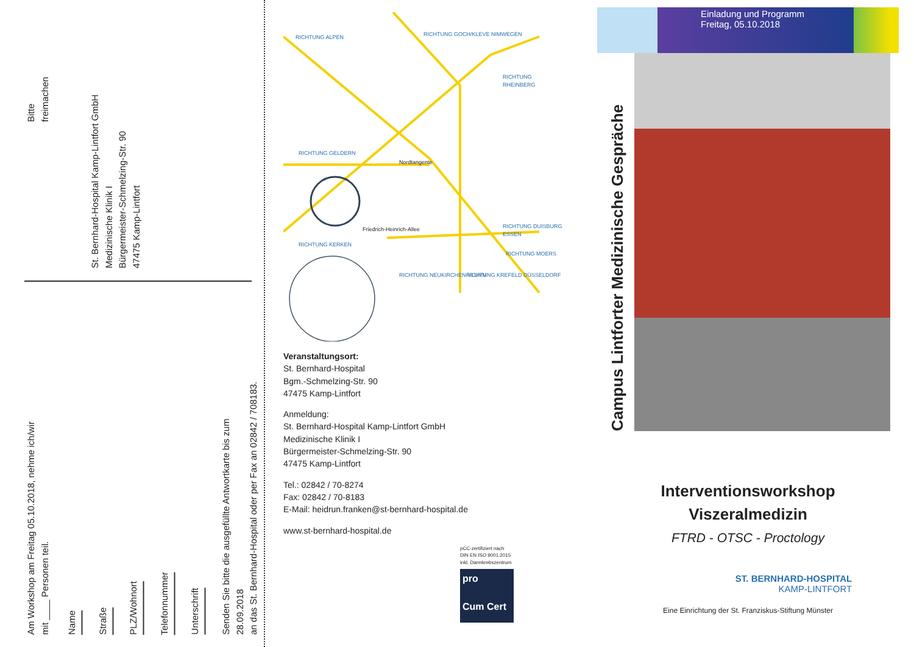Bitte
freimachen
St. Bernhard-Hospital Kamp-Lintfort GmbH
Medizinische Klinik I
Bürgermeister-Schmelzing-Str. 90
47475 Kamp-Lintfort
Am Workshop am Freitag 05.10.2018, nehme ich/wir
mit ____ Personen teil.
Name
Straße
PLZ/Wohnort
Telefonnummer
Unterschrift
Senden Sie bitte die ausgefüllte Antwortkarte bis zum 28.09.2018
an das St. Bernhard-Hospital oder per Fax an 02842 / 708183.
RICHTUNG ALPEN RICHTUNG GOCH/KLEVE NIMWEGEN
RICHTUNG RHEINBERG
RICHTUNG GELDERN
Nordtangente
Friedrich-Heinrich-Allee RICHTUNG DUISBURG ESSEN
RICHTUNG KERKEN
RICHTUNG MOERS
RICHTUNG NEUKIRCHEN-VLUYN RICHTUNG KREFELD DÜSSELDORF
Veranstaltungsort:
St. Bernhard-Hospital
Bgm.-Schmelzing-Str. 90
47475 Kamp-Lintfort
Anmeldung:
St. Bernhard-Hospital Kamp-Lintfort GmbH
Medizinische Klinik I
Bürgermeister-Schmelzing-Str. 90
47475 Kamp-Lintfort
Tel.: 02842 / 70-8274
Fax: 02842 / 70-8183
E-Mail: heidrun.franken@st-bernhard-hospital.de
www.st-bernhard-hospital.de
pCC-zertifiziert nach
DIN EN ISO 9001:2015
inkl. Darmkrebszentrum
pro
Cum Cert
Einladung und Programm
Freitag, 05.10.2018
Campus Lintforter Medizinische Gespräche
Interventionsworkshop
Viszeralmedizin
FTRD - OTSC - Proctology
ST. BERNHARD-HOSPITAL
KAMP-LINTFORT
Eine Einrichtung der St. Franziskus-Stiftung Münster